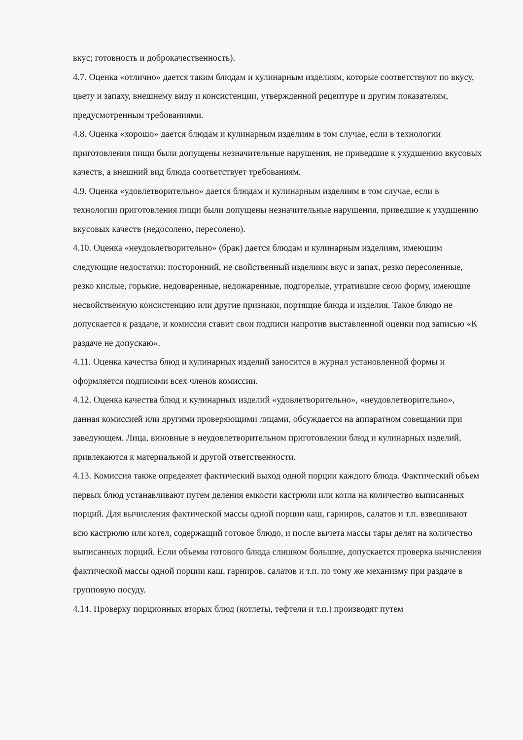вкус; готовность и доброкачественность).
4.7. Оценка «отлично» дается таким блюдам и кулинарным изделиям, которые соответствуют по вкусу, цвету и запаху, внешнему виду и консистенции, утвержденной рецептуре и другим показателям, предусмотренным требованиями.
4.8. Оценка «хорошо» дается блюдам и кулинарным изделиям в том случае, если в технологии приготовления пищи были допущены незначительные нарушения, не приведшие к ухудшению вкусовых качеств, а внешний вид блюда соответствует требованиям.
4.9. Оценка «удовлетворительно» дается блюдам и кулинарным изделиям в том случае, если в технологии приготовления пищи были допущены незначительные нарушения, приведшие к ухудшению вкусовых качеств (недосолено, пересолено).
4.10. Оценка «неудовлетворительно» (брак) дается блюдам и кулинарным изделиям, имеющим следующие недостатки: посторонний, не свойственный изделиям вкус и запах, резко пересоленные, резко кислые, горькие, недоваренные, недожаренные, подгорелые, утратившие свою форму, имеющие несвойственную консистенцию или другие признаки, портящие блюда и изделия. Такое блюдо не допускается к раздаче, и комиссия ставит свои подписи напротив выставленной оценки под записью «К раздаче не допускаю».
4.11. Оценка качества блюд и кулинарных изделий заносится в журнал установленной формы и оформляется подписями всех членов комиссии.
4.12. Оценка качества блюд и кулинарных изделий «удовлетворительно», «неудовлетворительно», данная комиссией или другими проверяющими лицами, обсуждается на аппаратном совещании при заведующем. Лица, виновные в неудовлетворительном приготовлении блюд и кулинарных изделий, привлекаются к материальной и другой ответственности.
4.13. Комиссия также определяет фактический выход одной порции каждого блюда. Фактический объем первых блюд устанавливают путем деления емкости кастрюли или котла на количество выписанных порций. Для вычисления фактической массы одной порции каш, гарниров, салатов и т.п. взвешивают всю кастрюлю или котел, содержащий готовое блюдо, и после вычета массы тары делят на количество выписанных порций. Если объемы готового блюда слишком большие, допускается проверка вычисления фактической массы одной порции каш, гарниров, салатов и т.п. по тому же механизму при раздаче в групповую посуду.
4.14. Проверку порционных вторых блюд (котлеты, тефтели и т.п.) производят путем